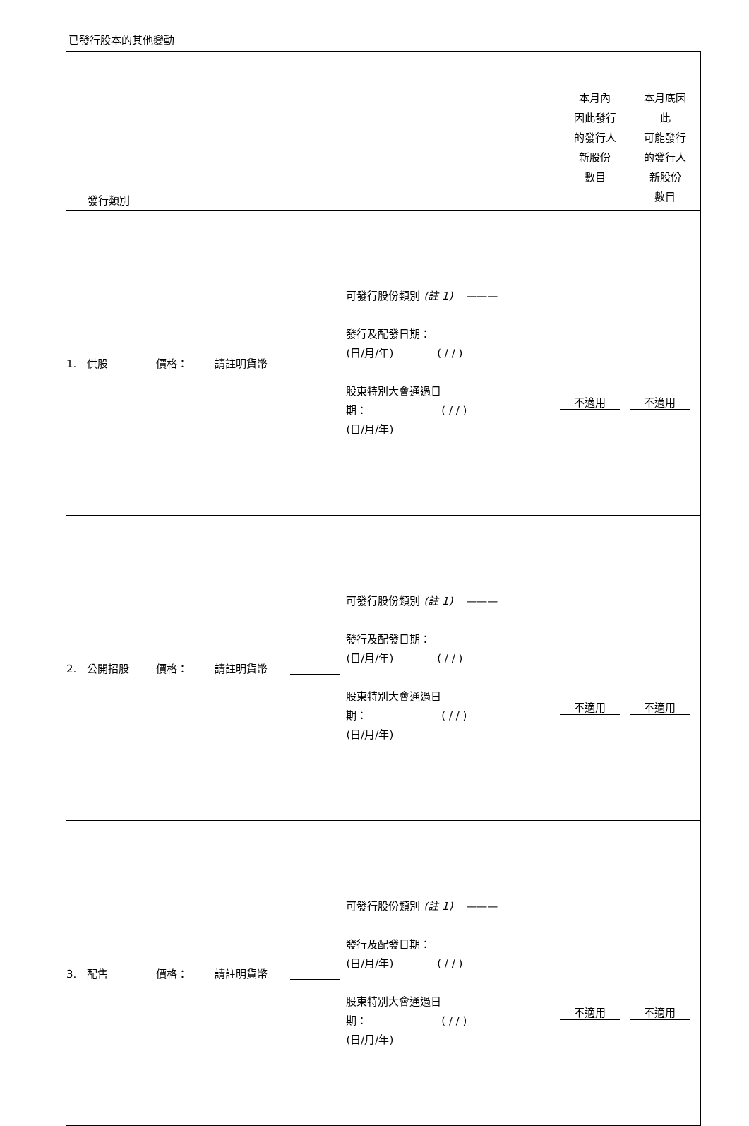已發行股本的其他變動
| 發行類別 | | | | | 本月內 因此發行 的發行人 新股份 數目 | 本月底因 此 可能發行 的發行人 新股份 數目 |
| 1. 供股 | 價格： | 請註明貨幣 | | 可發行股份類別 (註 1) ——— 發行及配發日期： (日/月/年) ( / / ) 股東特別大會通過日 期： ( / / ) (日/月/年) | 不適用 | 不適用 |
| 2. 公開招股 | 價格： | 請註明貨幣 | | 可發行股份類別 (註 1) ——— 發行及配發日期： (日/月/年) ( / / ) 股東特別大會通過日 期： ( / / ) (日/月/年) | 不適用 | 不適用 |
| 3. 配售 | 價格： | 請註明貨幣 | | 可發行股份類別 (註 1) ——— 發行及配發日期： (日/月/年) ( / / ) 股東特別大會通過日 期： ( / / ) (日/月/年) | 不適用 | 不適用 |